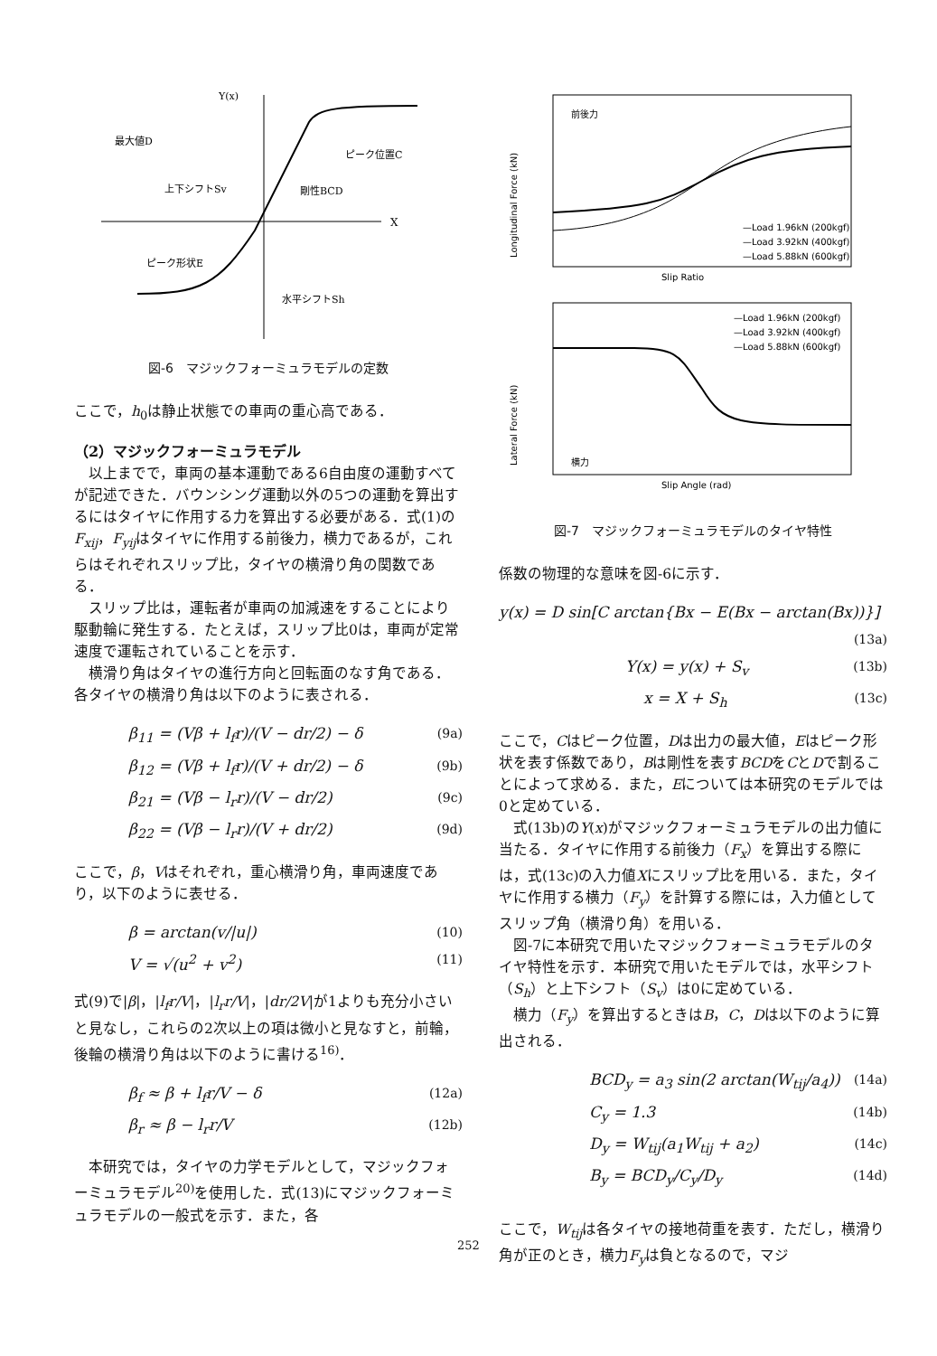Y(x)
X
最大値D
ピーク位置C
上下シフトSv
剛性BCD
ピーク形状E
水平シフトSh
図-6　マジックフォーミュラモデルの定数
ここで，h<sub>0</sub>は静止状態での車両の重心高である．
（2）マジックフォーミュラモデル
　以上までで，車両の基本運動である6自由度の運動すべてが記述できた．バウンシング運動以外の5つの運動を算出するにはタイヤに作用する力を算出する必要がある．式(1)のF<sub>xij</sub>，F<sub>yij</sub>はタイヤに作用する前後力，横力であるが，これらはそれぞれスリップ比，タイヤの横滑り角の関数である．
　スリップ比は，運転者が車両の加減速をすることにより駆動輪に発生する．たとえば，スリップ比0は，車両が定常速度で運転されていることを示す．
　横滑り角はタイヤの進行方向と回転面のなす角である．各タイヤの横滑り角は以下のように表される．
β<sub>11</sub> = (Vβ + l<sub>f</sub>r)/(V − dr/2) − δ (9a)
β<sub>12</sub> = (Vβ + l<sub>f</sub>r)/(V + dr/2) − δ (9b)
β<sub>21</sub> = (Vβ − l<sub>r</sub>r)/(V − dr/2) (9c)
β<sub>22</sub> = (Vβ − l<sub>r</sub>r)/(V + dr/2) (9d)
ここで，β，Vはそれぞれ，重心横滑り角，車両速度であり，以下のように表せる．
β = arctan(v/|u|) (10)
V = √(u<sup>2</sup> + v<sup>2</sup>) (11)
式(9)で|β|，|l<sub>f</sub>r/V|，|l<sub>r</sub>r/V|，|dr/2V|が1よりも充分小さいと見なし，これらの2次以上の項は微小と見なすと，前輪，後輪の横滑り角は以下のように書ける<sup>16)</sup>．
β<sub>f</sub> ≈ β + l<sub>f</sub>r/V − δ (12a)
β<sub>r</sub> ≈ β − l<sub>r</sub>r/V (12b)
　本研究では，タイヤの力学モデルとして，マジックフォーミュラモデル<sup>20)</sup>を使用した．式(13)にマジックフォーミュラモデルの一般式を示す．また，各
前後力
Slip Ratio
Longitudinal Force (kN)
—Load 1.96kN (200kgf)
—Load 3.92kN (400kgf)
—Load 5.88kN (600kgf)
横力
Slip Angle (rad)
Lateral Force (kN)
—Load 1.96kN (200kgf)
—Load 3.92kN (400kgf)
—Load 5.88kN (600kgf)
図-7　マジックフォーミュラモデルのタイヤ特性
係数の物理的な意味を図-6に示す．
y(x) = D sin[C arctan{Bx − E(Bx − arctan(Bx))}]
(13a)
Y(x) = y(x) + S<sub>v</sub> (13b)
x = X + S<sub>h</sub> (13c)
ここで，Cはピーク位置，Dは出力の最大値，Eはピーク形状を表す係数であり，Bは剛性を表すBCDをCとDで割ることによって求める．また，Eについては本研究のモデルでは0と定めている．
　式(13b)のY(x)がマジックフォーミュラモデルの出力値に当たる．タイヤに作用する前後力（F<sub>x</sub>）を算出する際には，式(13c)の入力値Xにスリップ比を用いる．また，タイヤに作用する横力（F<sub>y</sub>）を計算する際には，入力値としてスリップ角（横滑り角）を用いる．
　図-7に本研究で用いたマジックフォーミュラモデルのタイヤ特性を示す．本研究で用いたモデルでは，水平シフト（S<sub>h</sub>）と上下シフト（S<sub>v</sub>）は0に定めている．
　横力（F<sub>y</sub>）を算出するときはB，C，Dは以下のように算出される．
BCD<sub>y</sub> = a<sub>3</sub> sin(2 arctan(W<sub>tij</sub>/a<sub>4</sub>)) (14a)
C<sub>y</sub> = 1.3 (14b)
D<sub>y</sub> = W<sub>tij</sub>(a<sub>1</sub>W<sub>tij</sub> + a<sub>2</sub>) (14c)
B<sub>y</sub> = BCD<sub>y</sub>/C<sub>y</sub>/D<sub>y</sub> (14d)
ここで，W<sub>tij</sub>は各タイヤの接地荷重を表す．ただし，横滑り角が正のとき，横力F<sub>y</sub>は負となるので，マジ
252